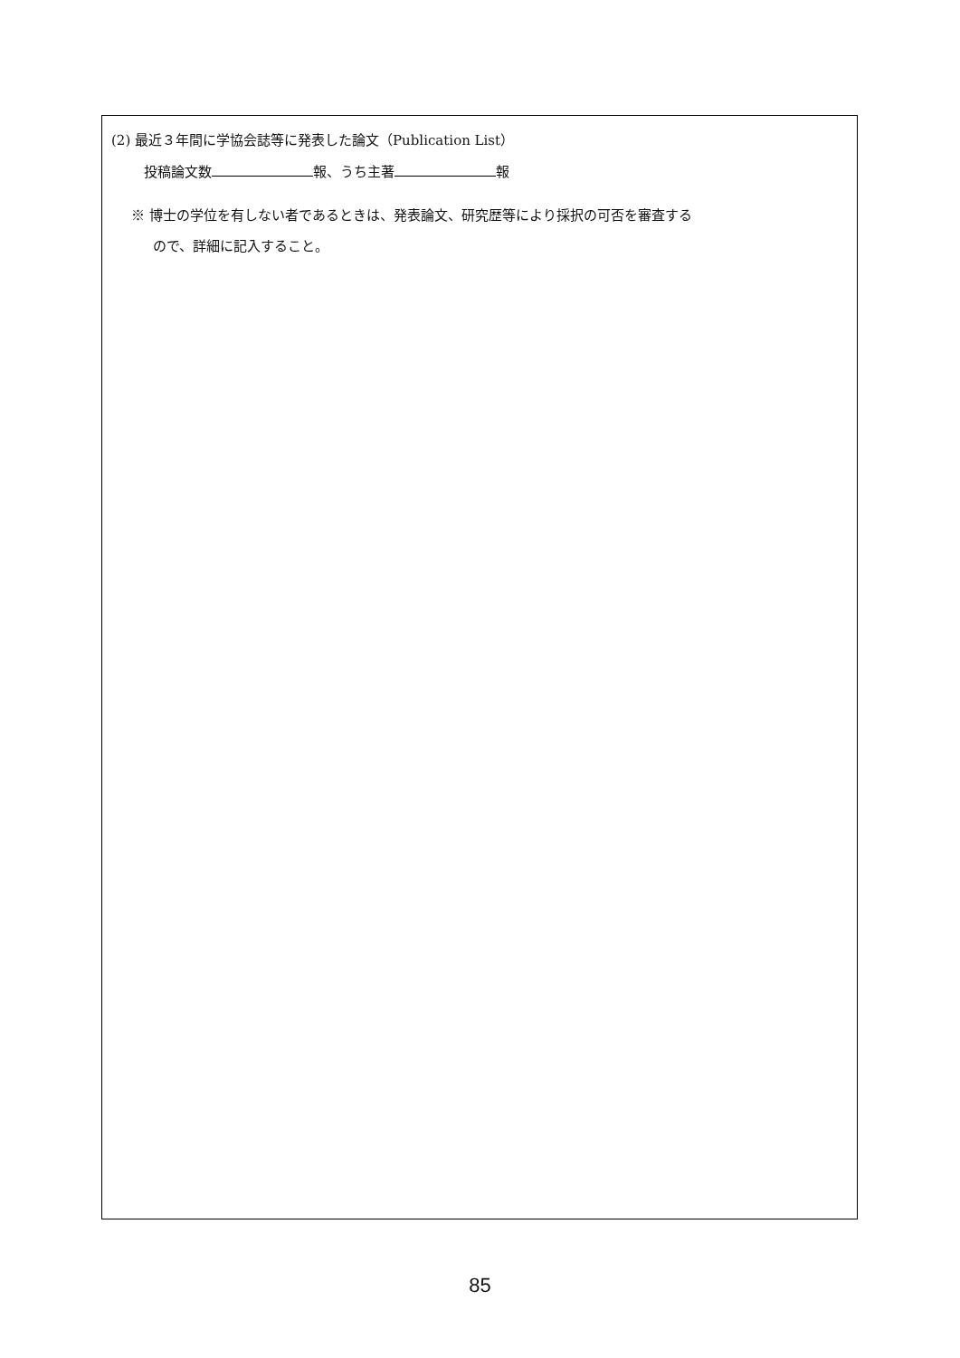(2) 最近３年間に学協会誌等に発表した論文（Publication List）
投稿論文数 報、うち主著 報
※ 博士の学位を有しない者であるときは、発表論文、研究歴等により採択の可否を審査する
ので、詳細に記入すること。
85